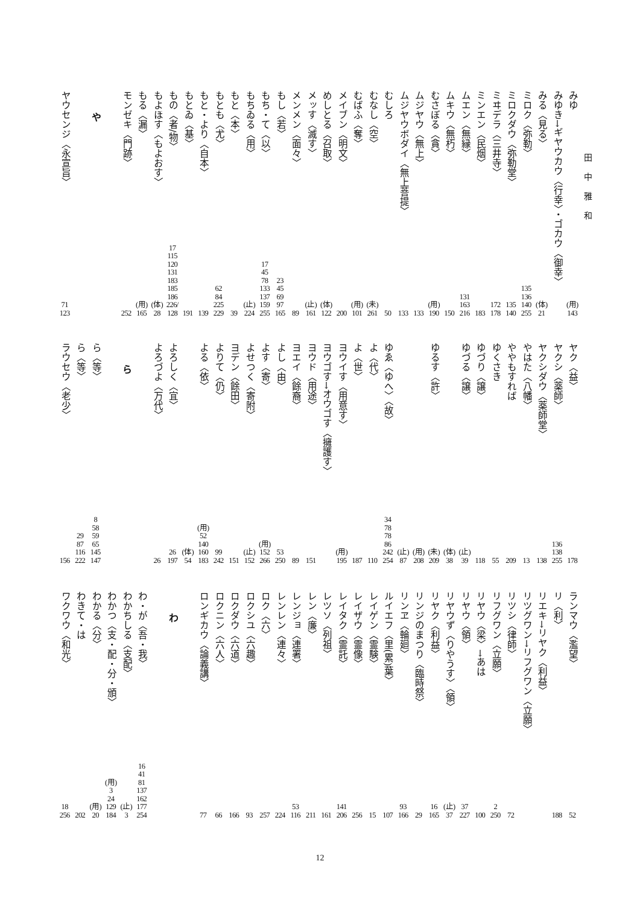田中雅和
みゆ
(用)
143
みゆき→ギヤウカウ〈行幸〉・ゴカウ〈御幸〉
みる〈見る〉
(体)
21
ミロク〈弥勒〉
135
136
140
255
ミロクダウ〈弥勒堂〉
135
140
ミヰデラ〈三井寺〉
172
178
ミンエン〈民烟〉
183
ムエン〈無縁〉
131
163
216
ムキウ〈無朽〉
150
むさぼる〈貪〉
(用)
190
ムジヤウ〈無上〉
133
ムジヤウボダイ〈無上菩提〉
133
むしろ
50
むなし〈空〉
(未)
261
むばふ〈奪〉
(用)
101
メイブン〈明文〉
200
めしとる〈召取〉
(体)
122
メッす〈滅す〉
(止)
161
メンメン〈面々〉
89
もし〈若〉
23
45
69
97
165
もち・て〈以〉
17
45
78
133
137
159
255
もちゐる〈用〉
(止)
224
もと〈本〉
39
もとも〈尤〉
62
84
225
229
もと・より〈自本〉
139
もとゐ〈基〉
191
もの〈者/物〉
17
115
120
131
183
185
186
226/
128
もよほす〈もよおす〉
(体)
28
もる〈漏〉
(用)
165
モンゼキ〈門跡〉
252
や
ヤウセンジ〈永宣旨〉
71
123
ヤク〈益〉
178
ヤクシ〈薬師〉
136
138
255
ヤクシダウ〈薬師堂〉
138
やはた〈八幡〉
13
ややもすれば
209
ゆくさき
55
ゆづり〈譲〉
118
ゆづる〈譲〉
(止)
39
(体)
38
ゆるす〈許〉
(未)
209
(用)
208
(止)
87
ゆゑ〈ゆへ〉〈故〉
34
78
78
86
242
254
よ〈代〉
110
よ〈世〉
187
ヨウイす〈用意す〉
(用)
195
ヨウゴす→オウゴす〈擁護す〉
ヨウド〈用途〉
151
ヨエイ〈餘裔〉
89
よし〈由〉
53
250
よす〈寄〉
(用)
152
266
よせつく〈寄附〉
(止)
152
ヨデン〈餘田〉
151
よりて〈仍〉
99
242
よる〈依〉
(用)
52
140
160
183
(体)
54
よろしく〈宜〉
26
197
よろづよ〈万代〉
26
ら
ら〈等〉
8
58
59
65
145
147
ら〈等〉
29
87
116
222
ラウセウ〈老少〉
156
ランマウ〈濫望〉
52
リ〈利〉
188
リエキ→リヤク〈利益〉
リツグワン→リフグワン〈立願〉
リツシ〈律師〉
72
リフグワン〈立願〉
2
250
リヤウ〈梁〉→あは
100
リヤウ〈領〉
37
227
リヤウず〈りやうす〉〈領〉
(止)
37
リヤク〈利益〉
16
165
リンジのまつり〈臨時祭〉
29
リンヱ〈輪廻〉
93
166
ルイエフ〈里(累)葉〉
107
レイゲン〈霊験〉
15
レイザウ〈霊像〉
256
レイタク〈霊託〉
141
206
レツソ〈列祖〉
161
レン〈廉〉
211
レンジョ〈連署〉
53
116
レンレン〈連々〉
224
ロク〈六〉
257
ロクシユ〈六趣〉
93
ロクダウ〈六道〉
166
ロクニン〈六人〉
66
ロンギカウ〈論義講〉
77
わ
わ・が〈吾・我〉
16
41
81
137
162
177
254
わかちしる〈支配〉
(止)
3
わかつ〈支・配・分・頒〉
(用)
3
24
129
184
わかる〈分〉
(用)
20
わきて・は
202
ワクワウ〈和光〉
18
256
12